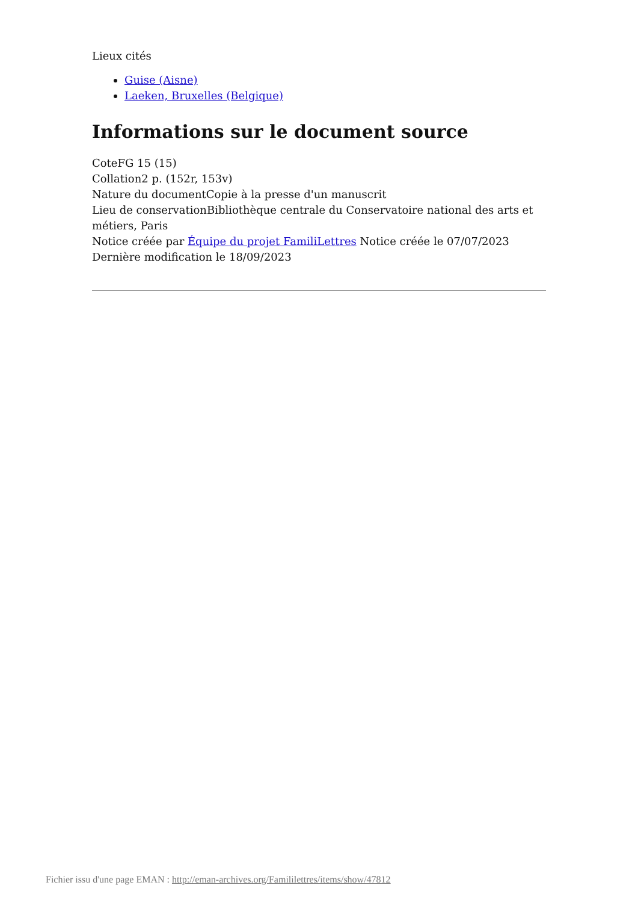Lieux cités
Guise (Aisne)
Laeken, Bruxelles (Belgique)
Informations sur le document source
CoteFG 15 (15)
Collation2 p. (152r, 153v)
Nature du documentCopie à la presse d'un manuscrit
Lieu de conservationBibliothèque centrale du Conservatoire national des arts et métiers, Paris
Notice créée par Équipe du projet FamiliLettres Notice créée le 07/07/2023
Dernière modification le 18/09/2023
Fichier issu d'une page EMAN : http://eman-archives.org/Famililettres/items/show/47812